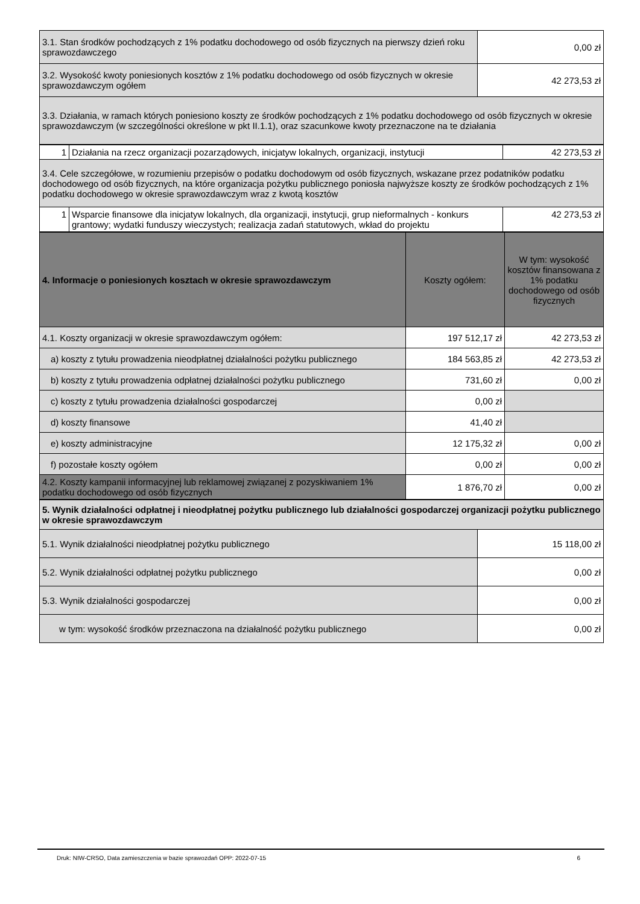| 3.1. Stan środków pochodzących z 1% podatku dochodowego od osób fizycznych na pierwszy dzień roku sprawozdawczego | 0,00 zł |
| 3.2. Wysokość kwoty poniesionych kosztów z 1% podatku dochodowego od osób fizycznych w okresie sprawozdawczym ogółem | 42 273,53 zł |
| 3.3. Działania, w ramach których poniesiono koszty ze środków pochodzących z 1% podatku dochodowego od osób fizycznych w okresie sprawozdawczym (w szczególności określone w pkt II.1.1), oraz szacunkowe kwoty przeznaczone na te działania | |
| 1 | Działania na rzecz organizacji pozarządowych, inicjatyw lokalnych, organizacji, instytucji | 42 273,53 zł |
| 3.4. Cele szczegółowe, w rozumieniu przepisów o podatku dochodowym od osób fizycznych, wskazane przez podatników podatku dochodowego od osób fizycznych, na które organizacja pożytku publicznego poniosła najwyższe koszty ze środków pochodzących z 1% podatku dochodowego w okresie sprawozdawczym wraz z kwotą kosztów | | |
| 1 | Wsparcie finansowe dla inicjatyw lokalnych, dla organizacji, instytucji, grup nieformalnych - konkurs grantowy; wydatki funduszy wieczystych; realizacja zadań statutowych, wkład do projektu | 42 273,53 zł |
| 4. Informacje o poniesionych kosztach w okresie sprawozdawczym | Koszty ogółem: | W tym: wysokość kosztów finansowana z 1% podatku dochodowego od osób fizycznych |
| --- | --- | --- |
| 4.1. Koszty organizacji w okresie sprawozdawczym ogółem: | 197 512,17 zł | 42 273,53 zł |
| a) koszty z tytułu prowadzenia nieodpłatnej działalności pożytku publicznego | 184 563,85 zł | 42 273,53 zł |
| b) koszty z tytułu prowadzenia odpłatnej działalności pożytku publicznego | 731,60 zł | 0,00 zł |
| c) koszty z tytułu prowadzenia działalności gospodarczej | 0,00 zł | |
| d) koszty finansowe | 41,40 zł | |
| e) koszty administracyjne | 12 175,32 zł | 0,00 zł |
| f) pozostałe koszty ogółem | 0,00 zł | 0,00 zł |
| 4.2. Koszty kampanii informacyjnej lub reklamowej związanej z pozyskiwaniem 1% podatku dochodowego od osób fizycznych | 1 876,70 zł | 0,00 zł |
| 5. Wynik działalności odpłatnej i nieodpłatnej pożytku publicznego lub działalności gospodarczej organizacji pożytku publicznego w okresie sprawozdawczym | |
| 5.1. Wynik działalności nieodpłatnej pożytku publicznego | 15 118,00 zł |
| 5.2. Wynik działalności odpłatnej pożytku publicznego | 0,00 zł |
| 5.3. Wynik działalności gospodarczej | 0,00 zł |
| w tym: wysokość środków przeznaczona na działalność pożytku publicznego | 0,00 zł |
Druk: NIW-CRSO, Data zamieszczenia w bazie sprawozdań OPP: 2022-07-15 6